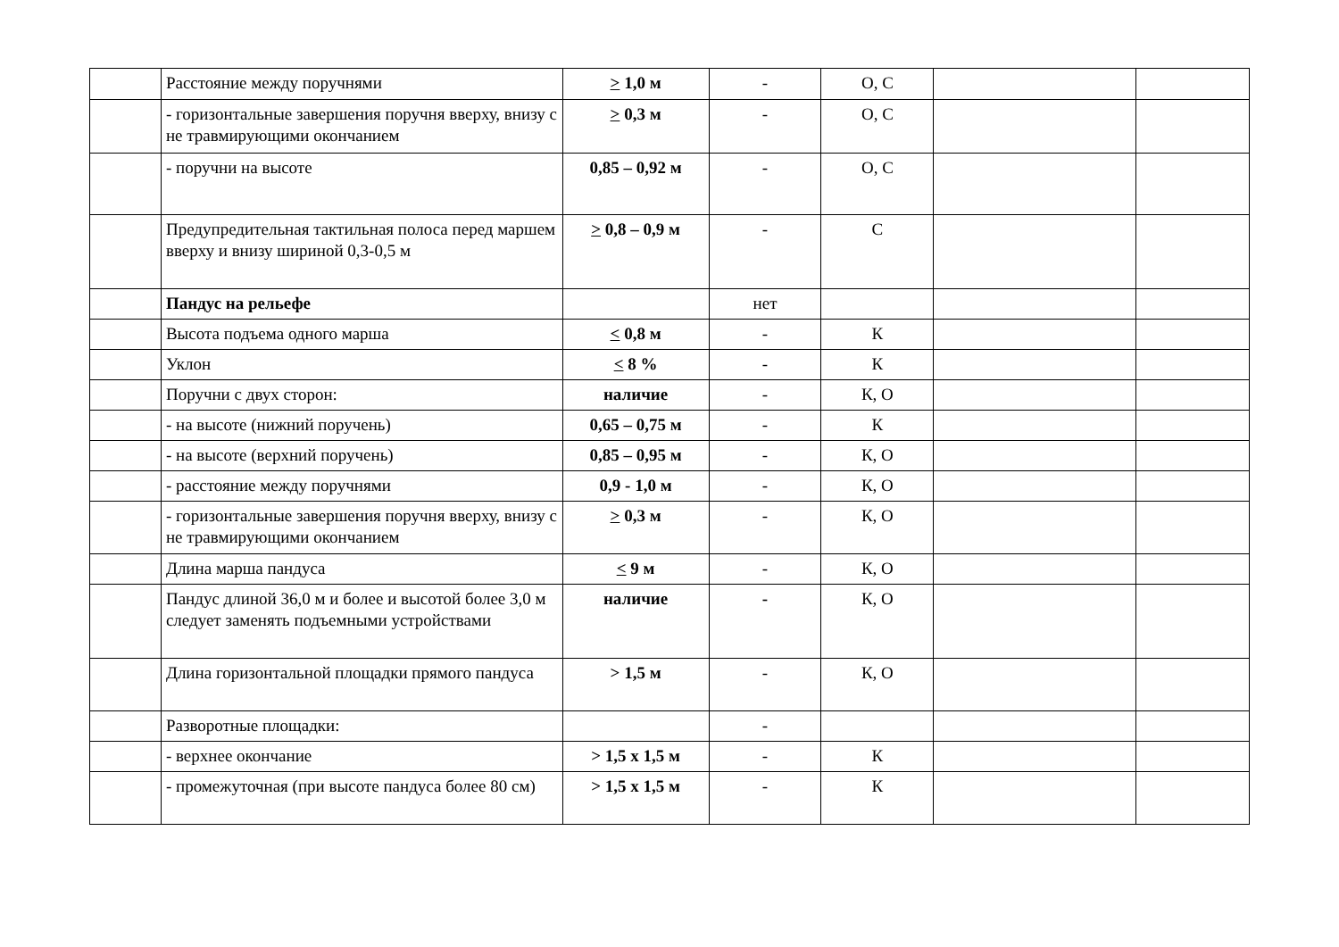| | Расстояние между поручнями | > 1,0 м | - | О, С | | |
| | - горизонтальные завершения поручня вверху, внизу с не травмирующими окончанием | > 0,3 м | - | О, С | | |
| | - поручни на высоте | 0,85 – 0,92 м | - | О, С | | |
| | Предупредительная тактильная полоса перед маршем вверху и внизу шириной 0,3-0,5 м | > 0,8 – 0,9 м | - | С | | |
| | Пандус на рельефе | | нет | | | |
| | Высота подъема одного марша | < 0,8 м | - | К | | |
| | Уклон | < 8 % | - | К | | |
| | Поручни с двух сторон: | наличие | - | К, О | | |
| | - на высоте (нижний поручень) | 0,65 – 0,75 м | - | К | | |
| | - на высоте (верхний поручень) | 0,85 – 0,95 м | - | К, О | | |
| | - расстояние между поручнями | 0,9 - 1,0 м | - | К, О | | |
| | - горизонтальные завершения поручня вверху, внизу с не травмирующими окончанием | > 0,3 м | - | К, О | | |
| | Длина марша пандуса | < 9 м | - | К, О | | |
| | Пандус длиной 36,0 м и более и высотой более 3,0 м следует заменять подъемными устройствами | наличие | - | К, О | | |
| | Длина горизонтальной площадки прямого пандуса | > 1,5 м | - | К, О | | |
| | Разворотные площадки: | | - | | | |
| | - верхнее окончание | > 1,5 х 1,5 м | - | К | | |
| | - промежуточная (при высоте пандуса более 80 см) | > 1,5 х 1,5 м | - | К | | |